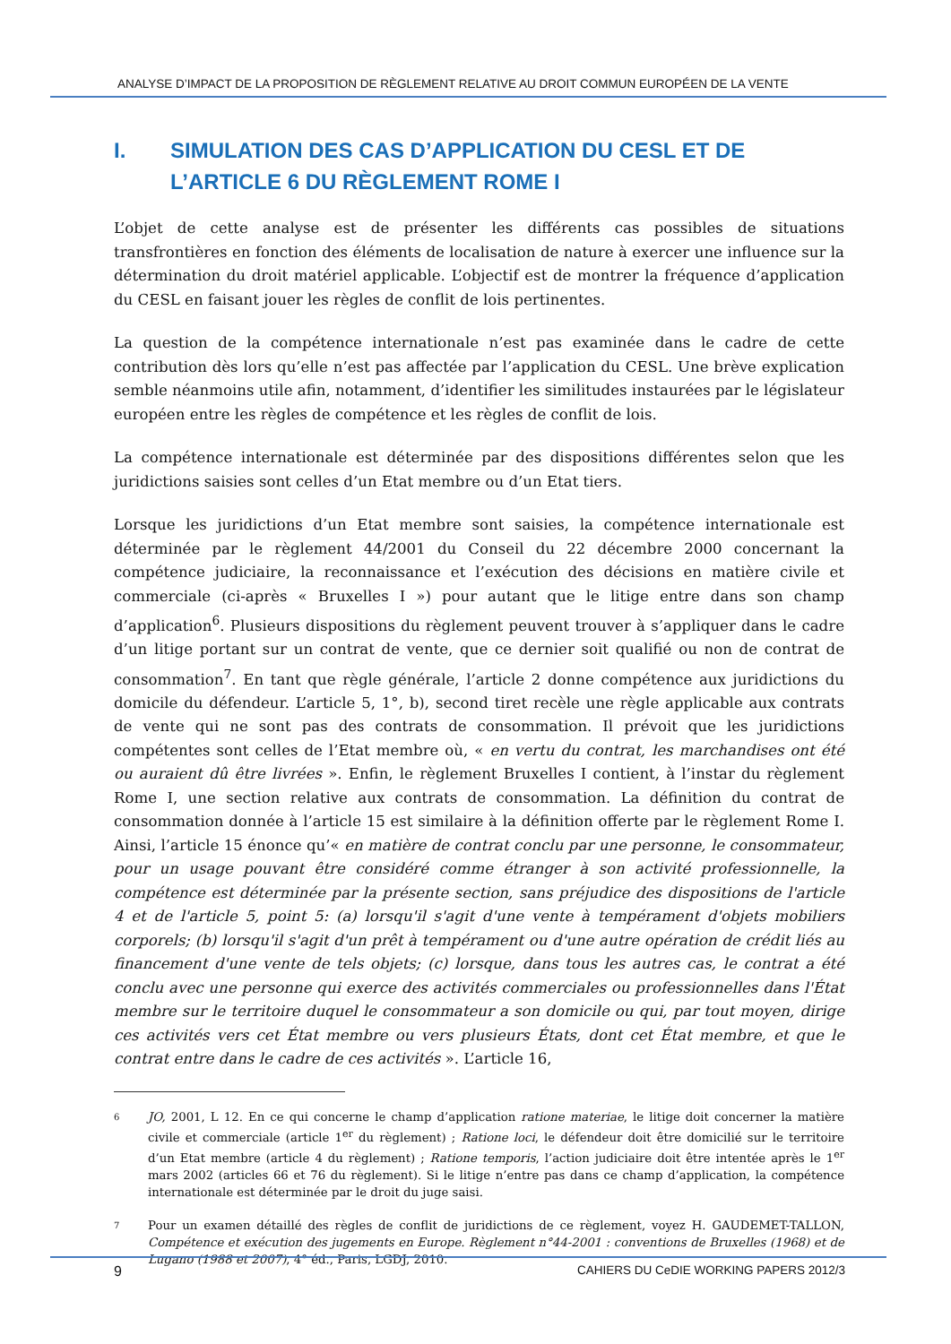ANALYSE D’IMPACT DE LA PROPOSITION DE RÈGLEMENT RELATIVE AU DROIT COMMUN EUROPÉEN DE LA VENTE
I. SIMULATION DES CAS D’APPLICATION DU CESL ET DE L’ARTICLE 6 DU RÈGLEMENT ROME I
L’objet de cette analyse est de présenter les différents cas possibles de situations transfrontières en fonction des éléments de localisation de nature à exercer une influence sur la détermination du droit matériel applicable. L’objectif est de montrer la fréquence d’application du CESL en faisant jouer les règles de conflit de lois pertinentes.
La question de la compétence internationale n’est pas examinée dans le cadre de cette contribution dès lors qu’elle n’est pas affectée par l’application du CESL. Une brève explication semble néanmoins utile afin, notamment, d’identifier les similitudes instaurées par le législateur européen entre les règles de compétence et les règles de conflit de lois.
La compétence internationale est déterminée par des dispositions différentes selon que les juridictions saisies sont celles d’un Etat membre ou d’un Etat tiers.
Lorsque les juridictions d’un Etat membre sont saisies, la compétence internationale est déterminée par le règlement 44/2001 du Conseil du 22 décembre 2000 concernant la compétence judiciaire, la reconnaissance et l’exécution des décisions en matière civile et commerciale (ci-après « Bruxelles I ») pour autant que le litige entre dans son champ d’application<sup>6</sup>. Plusieurs dispositions du règlement peuvent trouver à s’appliquer dans le cadre d’un litige portant sur un contrat de vente, que ce dernier soit qualifié ou non de contrat de consommation<sup>7</sup>. En tant que règle générale, l’article 2 donne compétence aux juridictions du domicile du défendeur. L’article 5, 1°, b), second tiret recèle une règle applicable aux contrats de vente qui ne sont pas des contrats de consommation. Il prévoit que les juridictions compétentes sont celles de l’Etat membre où, « en vertu du contrat, les marchandises ont été ou auraient dû être livrées ». Enfin, le règlement Bruxelles I contient, à l’instar du règlement Rome I, une section relative aux contrats de consommation. La définition du contrat de consommation donnée à l’article 15 est similaire à la définition offerte par le règlement Rome I. Ainsi, l’article 15 énonce qu’« en matière de contrat conclu par une personne, le consommateur, pour un usage pouvant être considéré comme étranger à son activité professionnelle, la compétence est déterminée par la présente section, sans préjudice des dispositions de l'article 4 et de l'article 5, point 5: (a) lorsqu'il s'agit d'une vente à tempérament d'objets mobiliers corporels; (b) lorsqu'il s'agit d'un prêt à tempérament ou d'une autre opération de crédit liés au financement d'une vente de tels objets; (c) lorsque, dans tous les autres cas, le contrat a été conclu avec une personne qui exerce des activités commerciales ou professionnelles dans l'État membre sur le territoire duquel le consommateur a son domicile ou qui, par tout moyen, dirige ces activités vers cet État membre ou vers plusieurs États, dont cet État membre, et que le contrat entre dans le cadre de ces activités ». L’article 16,
6 JO, 2001, L 12. En ce qui concerne le champ d’application ratione materiae, le litige doit concerner la matière civile et commerciale (article 1<sup>er</sup> du règlement) ; Ratione loci, le défendeur doit être domicilié sur le territoire d’un Etat membre (article 4 du règlement) ; Ratione temporis, l’action judiciaire doit être intentée après le 1<sup>er</sup> mars 2002 (articles 66 et 76 du règlement). Si le litige n’entre pas dans ce champ d’application, la compétence internationale est déterminée par le droit du juge saisi.
7 Pour un examen détaillé des règles de conflit de juridictions de ce règlement, voyez H. GAUDEMET-TALLON, Compétence et exécution des jugements en Europe. Règlement n°44-2001 : conventions de Bruxelles (1968) et de Lugano (1988 et 2007), 4° éd., Paris, LGDJ, 2010.
9 CAHIERS DU CeDIE WORKING PAPERS 2012/3